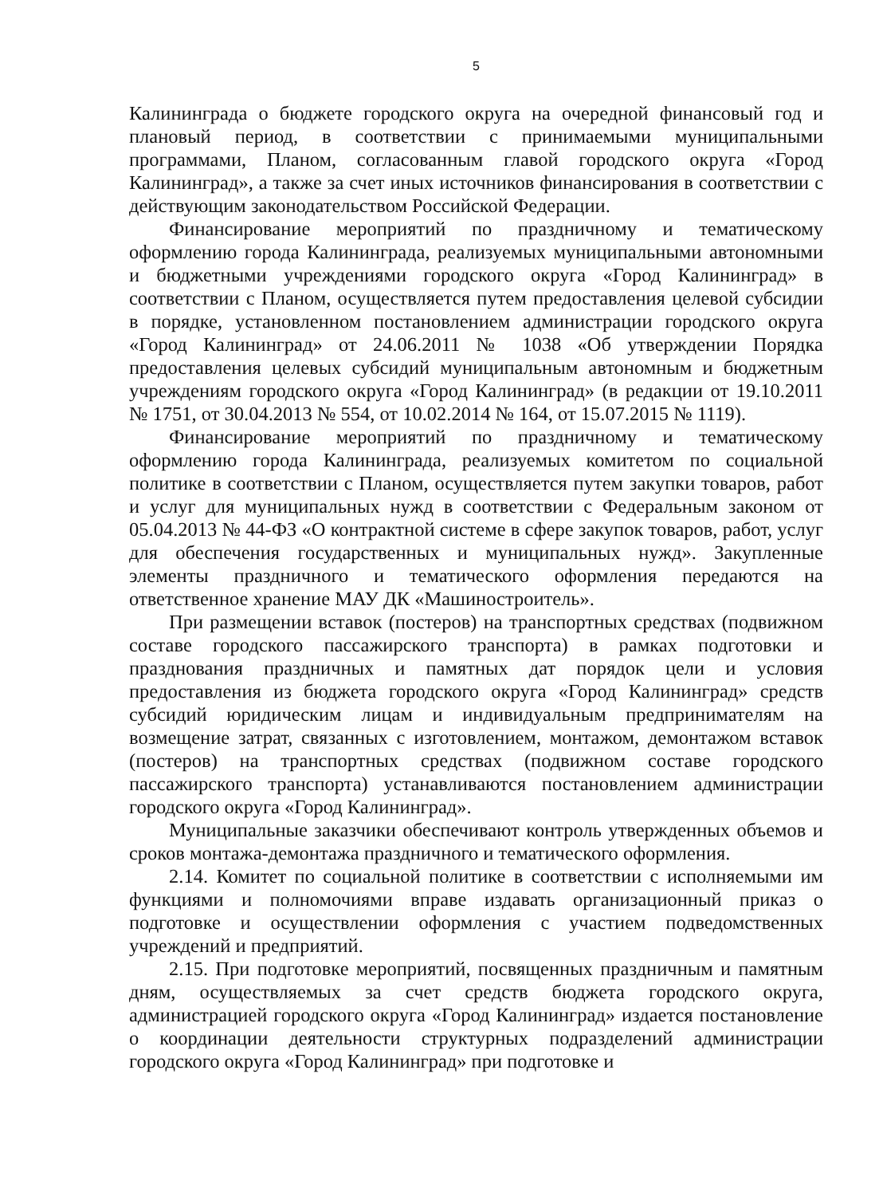5
Калининграда о бюджете городского округа на очередной финансовый год и плановый период, в соответствии с принимаемыми муниципальными программами, Планом, согласованным главой городского округа «Город Калининград», а также за счет иных источников финансирования в соответствии с действующим законодательством Российской Федерации.
Финансирование мероприятий по праздничному и тематическому оформлению города Калининграда, реализуемых муниципальными автономными и бюджетными учреждениями городского округа «Город Калининград» в соответствии с Планом, осуществляется путем предоставления целевой субсидии в порядке, установленном постановлением администрации городского округа «Город Калининград» от 24.06.2011 № 1038 «Об утверждении Порядка предоставления целевых субсидий муниципальным автономным и бюджетным учреждениям городского округа «Город Калининград» (в редакции от 19.10.2011 № 1751, от 30.04.2013 № 554, от 10.02.2014 № 164, от 15.07.2015 № 1119).
Финансирование мероприятий по праздничному и тематическому оформлению города Калининграда, реализуемых комитетом по социальной политике в соответствии с Планом, осуществляется путем закупки товаров, работ и услуг для муниципальных нужд в соответствии с Федеральным законом от 05.04.2013 № 44-ФЗ «О контрактной системе в сфере закупок товаров, работ, услуг для обеспечения государственных и муниципальных нужд». Закупленные элементы праздничного и тематического оформления передаются на ответственное хранение МАУ ДК «Машиностроитель».
При размещении вставок (постеров) на транспортных средствах (подвижном составе городского пассажирского транспорта) в рамках подготовки и празднования праздничных и памятных дат порядок цели и условия предоставления из бюджета городского округа «Город Калининград» средств субсидий юридическим лицам и индивидуальным предпринимателям на возмещение затрат, связанных с изготовлением, монтажом, демонтажом вставок (постеров) на транспортных средствах (подвижном составе городского пассажирского транспорта) устанавливаются постановлением администрации городского округа «Город Калининград».
Муниципальные заказчики обеспечивают контроль утвержденных объемов и сроков монтажа-демонтажа праздничного и тематического оформления.
2.14. Комитет по социальной политике в соответствии с исполняемыми им функциями и полномочиями вправе издавать организационный приказ о подготовке и осуществлении оформления с участием подведомственных учреждений и предприятий.
2.15. При подготовке мероприятий, посвященных праздничным и памятным дням, осуществляемых за счет средств бюджета городского округа, администрацией городского округа «Город Калининград» издается постановление о координации деятельности структурных подразделений администрации городского округа «Город Калининград» при подготовке и